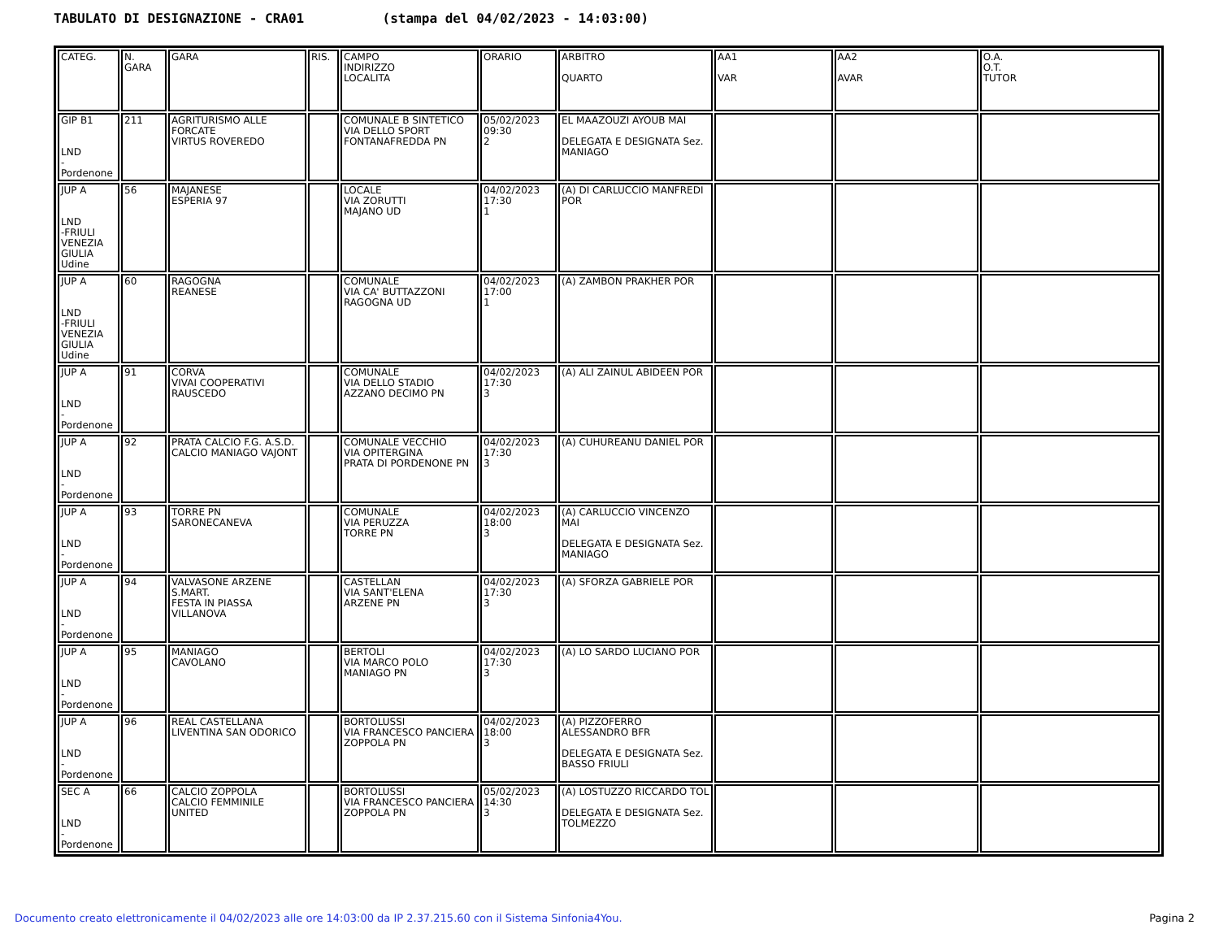TABULATO DI DESIGNAZIONE - CRA01 (stampa del 04/02/2023 - 14:03:00)
| CATEG. | N. GARA | GARA | RIS. | CAMPO INDIRIZZO LOCALITA | ORARIO | ARBITRO QUARTO | AA1 VAR | AA2 AVAR | O.A. O.T. TUTOR |
| GIP B1 LND -Pordenone | 211 | AGRITURISMO ALLE FORCATE VIRTUS ROVEREDO | | COMUNALE B SINTETICO VIA DELLO SPORT FONTANAFREDDA PN | 05/02/2023 09:30 2 | EL MAAZOUZI AYOUB MAI DELEGATA E DESIGNATA Sez. MANIAGO | | | |
| JUP A LND -FRIULI VENEZIA GIULIA Udine | 56 | MAJANESE ESPERIA 97 | | LOCALE VIA ZORUTTI MAJANO UD | 04/02/2023 17:30 1 | (A) DI CARLUCCIO MANFREDI POR | | | |
| JUP A LND -FRIULI VENEZIA GIULIA Udine | 60 | RAGOGNA REANESE | | COMUNALE VIA CA' BUTTAZZONI RAGOGNA UD | 04/02/2023 17:00 1 | (A) ZAMBON PRAKHER POR | | | |
| JUP A LND -Pordenone | 91 | CORVA VIVAI COOPERATIVI RAUSCEDO | | COMUNALE VIA DELLO STADIO AZZANO DECIMO PN | 04/02/2023 17:30 3 | (A) ALI ZAINUL ABIDEEN POR | | | |
| JUP A LND -Pordenone | 92 | PRATA CALCIO F.G. A.S.D. CALCIO MANIAGO VAJONT | | COMUNALE VECCHIO VIA OPITERGINA PRATA DI PORDENONE PN | 04/02/2023 17:30 3 | (A) CUHUREANU DANIEL POR | | | |
| JUP A LND -Pordenone | 93 | TORRE PN SARONECANEVA | | COMUNALE VIA PERUZZA TORRE PN | 04/02/2023 18:00 3 | (A) CARLUCCIO VINCENZO MAI DELEGATA E DESIGNATA Sez. MANIAGO | | | |
| JUP A LND -Pordenone | 94 | VALVASONE ARZENE S.MART. FESTA IN PIASSA VILLANOVA | | CASTELLAN VIA SANT'ELENA ARZENE PN | 04/02/2023 17:30 3 | (A) SFORZA GABRIELE POR | | | |
| JUP A LND -Pordenone | 95 | MANIAGO CAVOLANO | | BERTOLI VIA MARCO POLO MANIAGO PN | 04/02/2023 17:30 3 | (A) LO SARDO LUCIANO POR | | | |
| JUP A LND -Pordenone | 96 | REAL CASTELLANA LIVENTINA SAN ODORICO | | BORTOLUSSI VIA FRANCESCO PANCIERA ZOPPOLA PN | 04/02/2023 18:00 3 | (A) PIZZOFERRO ALESSANDRO BFR DELEGATA E DESIGNATA Sez. BASSO FRIULI | | | |
| SEC A LND -Pordenone | 66 | CALCIO ZOPPOLA CALCIO FEMMINILE UNITED | | BORTOLUSSI VIA FRANCESCO PANCIERA ZOPPOLA PN | 05/02/2023 14:30 3 | (A) LOSTUZZO RICCARDO TOL DELEGATA E DESIGNATA Sez. TOLMEZZO | | | |
Documento creato elettronicamente il 04/02/2023 alle ore 14:03:00 da IP 2.37.215.60 con il Sistema Sinfonia4You. Pagina 2